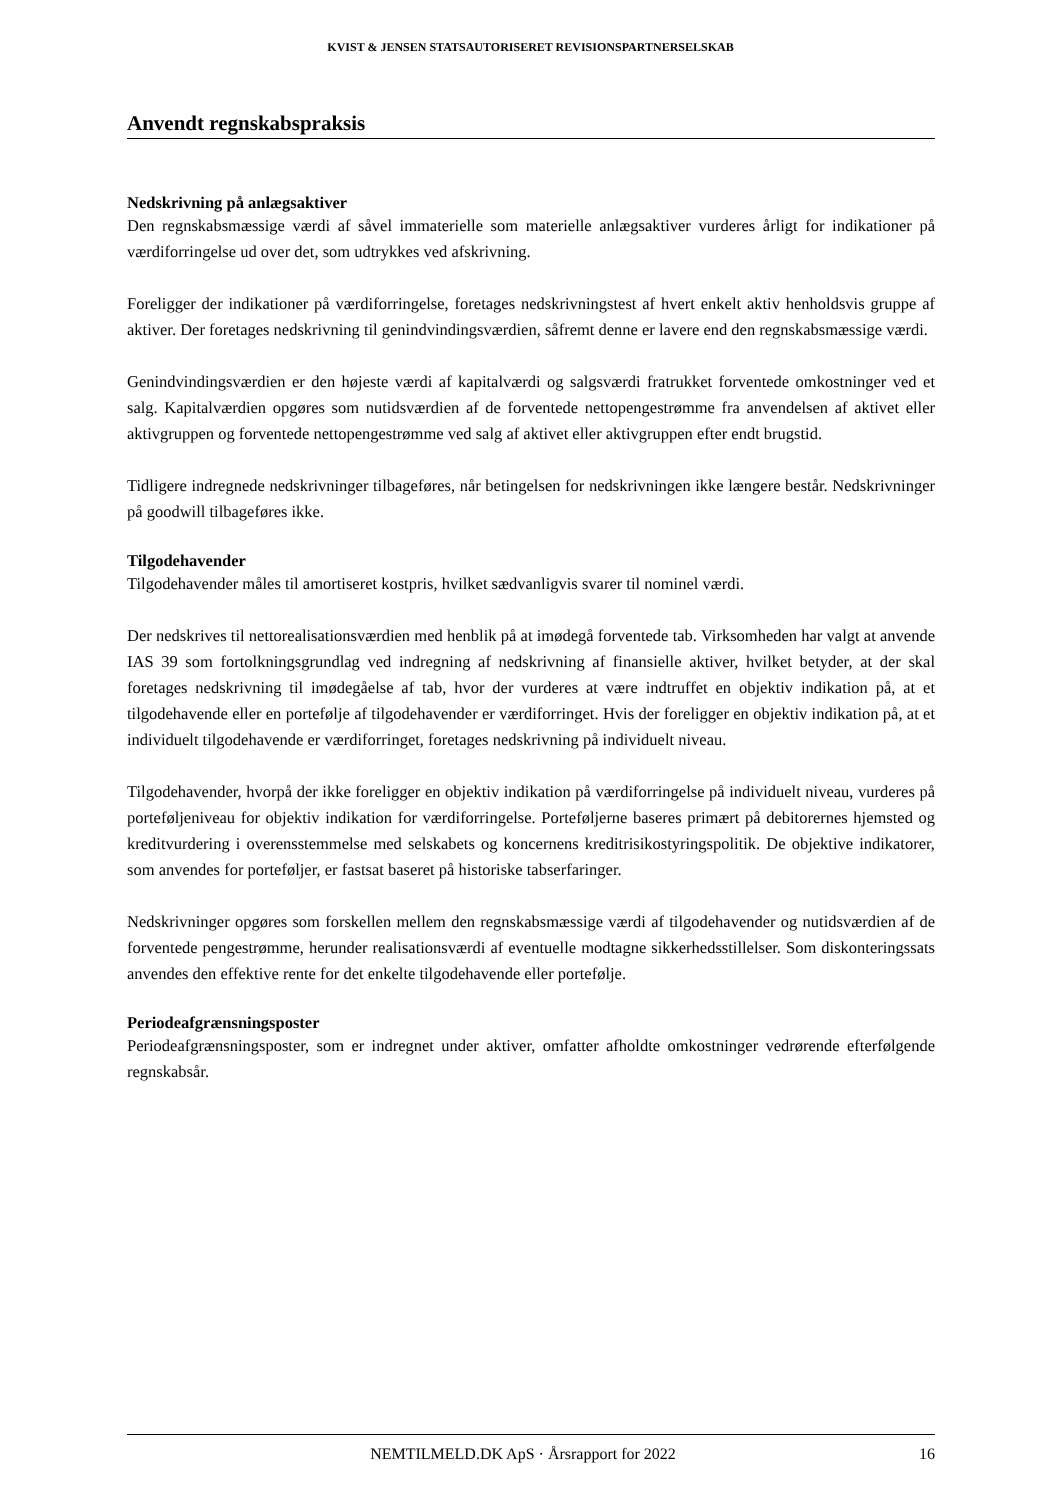KVIST & JENSEN STATSAUTORISERET REVISIONSPARTNERSELSKAB
Anvendt regnskabspraksis
Nedskrivning på anlægsaktiver
Den regnskabsmæssige værdi af såvel immaterielle som materielle anlægsaktiver vurderes årligt for indikationer på værdiforringelse ud over det, som udtrykkes ved afskrivning.
Foreligger der indikationer på værdiforringelse, foretages nedskrivningstest af hvert enkelt aktiv henholdsvis gruppe af aktiver. Der foretages nedskrivning til genindvindingsværdien, såfremt denne er lavere end den regnskabsmæssige værdi.
Genindvindingsværdien er den højeste værdi af kapitalværdi og salgsværdi fratrukket forventede omkostninger ved et salg. Kapitalværdien opgøres som nutidsværdien af de forventede nettopengestrømme fra anvendelsen af aktivet eller aktivgruppen og forventede nettopengestrømme ved salg af aktivet eller aktivgruppen efter endt brugstid.
Tidligere indregnede nedskrivninger tilbageføres, når betingelsen for nedskrivningen ikke længere består. Nedskrivninger på goodwill tilbageføres ikke.
Tilgodehavender
Tilgodehavender måles til amortiseret kostpris, hvilket sædvanligvis svarer til nominel værdi.
Der nedskrives til nettorealisationsværdien med henblik på at imødegå forventede tab. Virksomheden har valgt at anvende IAS 39 som fortolkningsgrundlag ved indregning af nedskrivning af finansielle aktiver, hvilket betyder, at der skal foretages nedskrivning til imødegåelse af tab, hvor der vurderes at være indtruffet en objektiv indikation på, at et tilgodehavende eller en portefølje af tilgodehavender er værdiforringet. Hvis der foreligger en objektiv indikation på, at et individuelt tilgodehavende er værdiforringet, foretages nedskrivning på individuelt niveau.
Tilgodehavender, hvorpå der ikke foreligger en objektiv indikation på værdiforringelse på individuelt niveau, vurderes på porteføljeniveau for objektiv indikation for værdiforringelse. Porteføljerne baseres primært på debitorernes hjemsted og kreditvurdering i overensstemmelse med selskabets og koncernens kreditrisikostyringspolitik. De objektive indikatorer, som anvendes for porteføljer, er fastsat baseret på historiske tabserfaringer.
Nedskrivninger opgøres som forskellen mellem den regnskabsmæssige værdi af tilgodehavender og nutidsværdien af de forventede pengestrømme, herunder realisationsværdi af eventuelle modtagne sikkerhedsstillelser. Som diskonteringssats anvendes den effektive rente for det enkelte tilgodehavende eller portefølje.
Periodeafgrænsningsposter
Periodeafgrænsningsposter, som er indregnet under aktiver, omfatter afholdte omkostninger vedrørende efterfølgende regnskabsår.
NEMTILMELD.DK ApS · Årsrapport for 2022 16